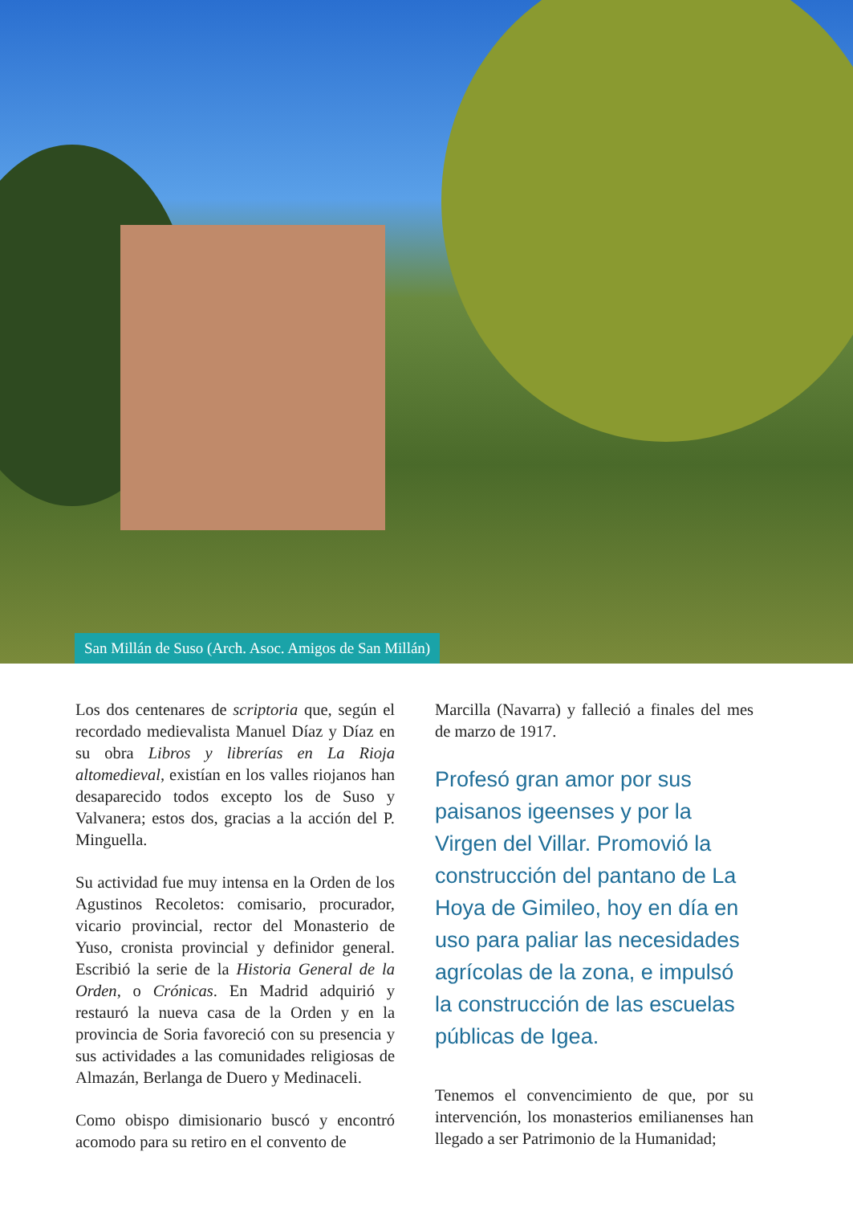San Millán de Suso (Arch. Asoc. Amigos de San Millán)
Los dos centenares de scriptoria que, según el recordado medievalista Manuel Díaz y Díaz en su obra Libros y librerías en La Rioja altomedieval, existían en los valles riojanos han desaparecido todos excepto los de Suso y Valvanera; estos dos, gracias a la acción del P. Minguella.
Su actividad fue muy intensa en la Orden de los Agustinos Recoletos: comisario, procurador, vicario provincial, rector del Monasterio de Yuso, cronista provincial y definidor general. Escribió la serie de la Historia General de la Orden, o Crónicas. En Madrid adquirió y restauró la nueva casa de la Orden y en la provincia de Soria favoreció con su presencia y sus actividades a las comunidades religiosas de Almazán, Berlanga de Duero y Medinaceli.
Como obispo dimisionario buscó y encontró acomodo para su retiro en el convento de
Marcilla (Navarra) y falleció a finales del mes de marzo de 1917.
Profesó gran amor por sus paisanos igeenses y por la Virgen del Villar. Promovió la construcción del pantano de La Hoya de Gimileo, hoy en día en uso para paliar las necesidades agrícolas de la zona, e impulsó la construcción de las escuelas públicas de Igea.
Tenemos el convencimiento de que, por su intervención, los monasterios emilianenses han llegado a ser Patrimonio de la Humanidad;